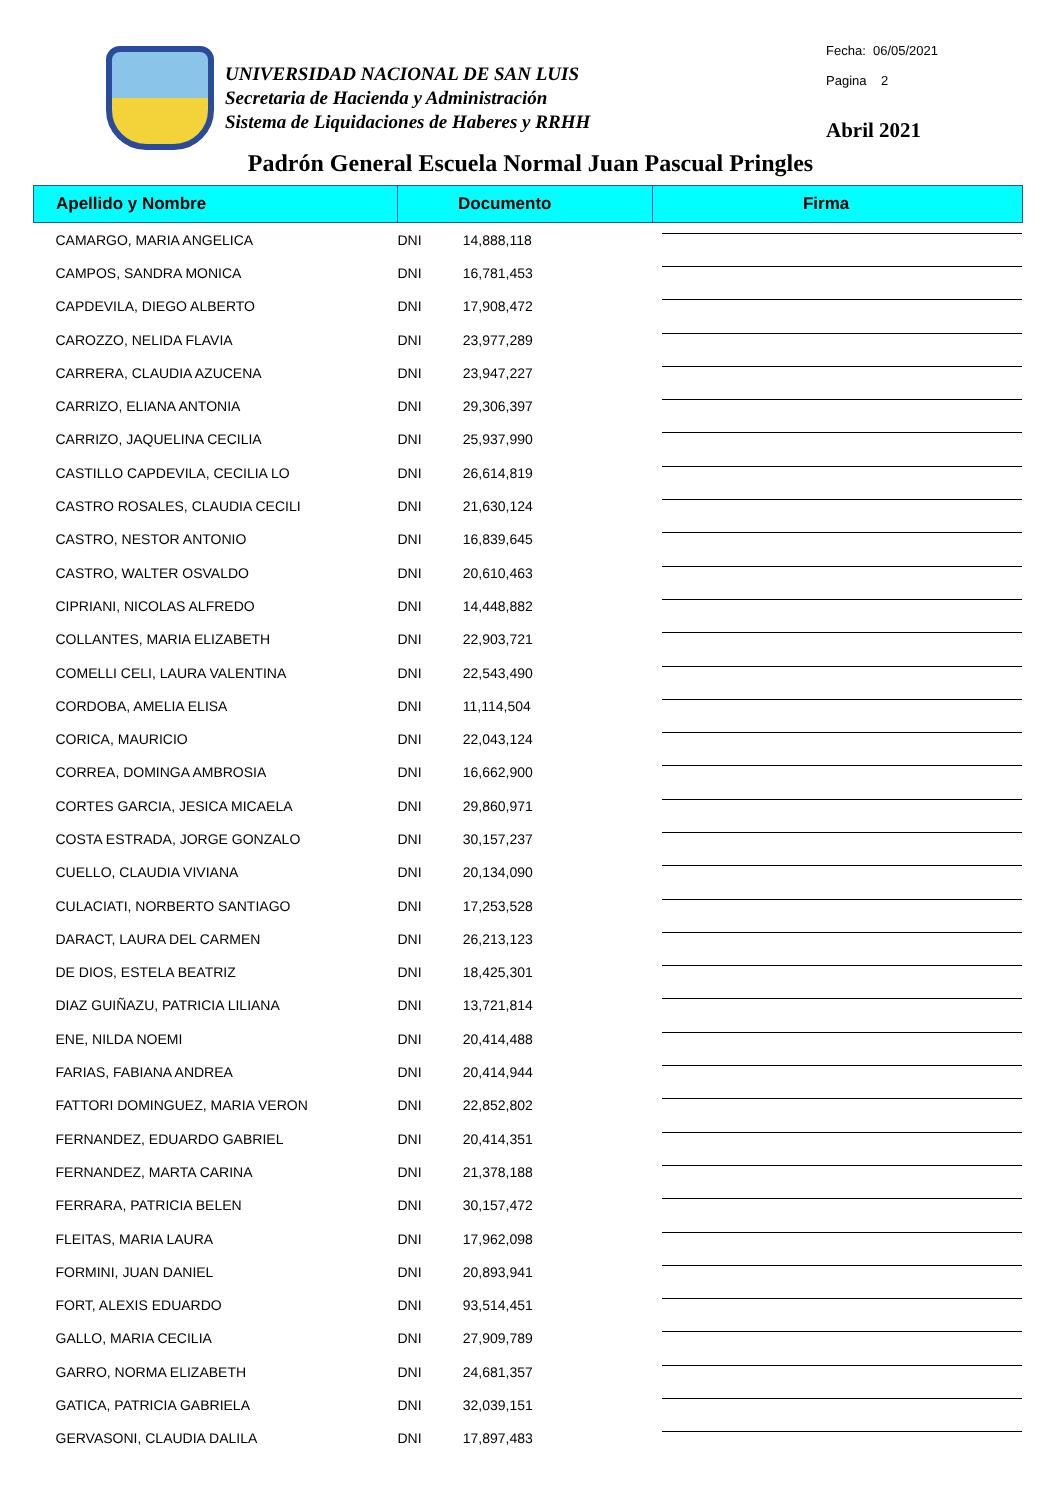UNIVERSIDAD NACIONAL DE SAN LUIS
Secretaria de Hacienda y Administración
Sistema de Liquidaciones de Haberes y RRHH
Fecha: 06/05/2021
Pagina 2
Abril 2021
Padrón General Escuela Normal Juan Pascual Pringles
| Apellido y Nombre | Documento | | Firma |
| --- | --- | --- | --- |
| CAMARGO, MARIA ANGELICA | DNI | 14,888,118 | |
| CAMPOS, SANDRA MONICA | DNI | 16,781,453 | |
| CAPDEVILA, DIEGO ALBERTO | DNI | 17,908,472 | |
| CAROZZO, NELIDA FLAVIA | DNI | 23,977,289 | |
| CARRERA, CLAUDIA AZUCENA | DNI | 23,947,227 | |
| CARRIZO, ELIANA ANTONIA | DNI | 29,306,397 | |
| CARRIZO, JAQUELINA CECILIA | DNI | 25,937,990 | |
| CASTILLO CAPDEVILA, CECILIA LO | DNI | 26,614,819 | |
| CASTRO ROSALES, CLAUDIA CECILI | DNI | 21,630,124 | |
| CASTRO, NESTOR ANTONIO | DNI | 16,839,645 | |
| CASTRO, WALTER OSVALDO | DNI | 20,610,463 | |
| CIPRIANI, NICOLAS ALFREDO | DNI | 14,448,882 | |
| COLLANTES, MARIA ELIZABETH | DNI | 22,903,721 | |
| COMELLI CELI, LAURA VALENTINA | DNI | 22,543,490 | |
| CORDOBA, AMELIA ELISA | DNI | 11,114,504 | |
| CORICA, MAURICIO | DNI | 22,043,124 | |
| CORREA, DOMINGA AMBROSIA | DNI | 16,662,900 | |
| CORTES GARCIA, JESICA MICAELA | DNI | 29,860,971 | |
| COSTA ESTRADA, JORGE GONZALO | DNI | 30,157,237 | |
| CUELLO, CLAUDIA VIVIANA | DNI | 20,134,090 | |
| CULACIATI, NORBERTO SANTIAGO | DNI | 17,253,528 | |
| DARACT, LAURA DEL CARMEN | DNI | 26,213,123 | |
| DE DIOS, ESTELA BEATRIZ | DNI | 18,425,301 | |
| DIAZ GUIÑAZU, PATRICIA LILIANA | DNI | 13,721,814 | |
| ENE, NILDA NOEMI | DNI | 20,414,488 | |
| FARIAS, FABIANA ANDREA | DNI | 20,414,944 | |
| FATTORI DOMINGUEZ, MARIA VERON | DNI | 22,852,802 | |
| FERNANDEZ, EDUARDO GABRIEL | DNI | 20,414,351 | |
| FERNANDEZ, MARTA CARINA | DNI | 21,378,188 | |
| FERRARA, PATRICIA BELEN | DNI | 30,157,472 | |
| FLEITAS, MARIA LAURA | DNI | 17,962,098 | |
| FORMINI, JUAN DANIEL | DNI | 20,893,941 | |
| FORT, ALEXIS EDUARDO | DNI | 93,514,451 | |
| GALLO, MARIA CECILIA | DNI | 27,909,789 | |
| GARRO, NORMA ELIZABETH | DNI | 24,681,357 | |
| GATICA, PATRICIA GABRIELA | DNI | 32,039,151 | |
| GERVASONI, CLAUDIA DALILA | DNI | 17,897,483 | |